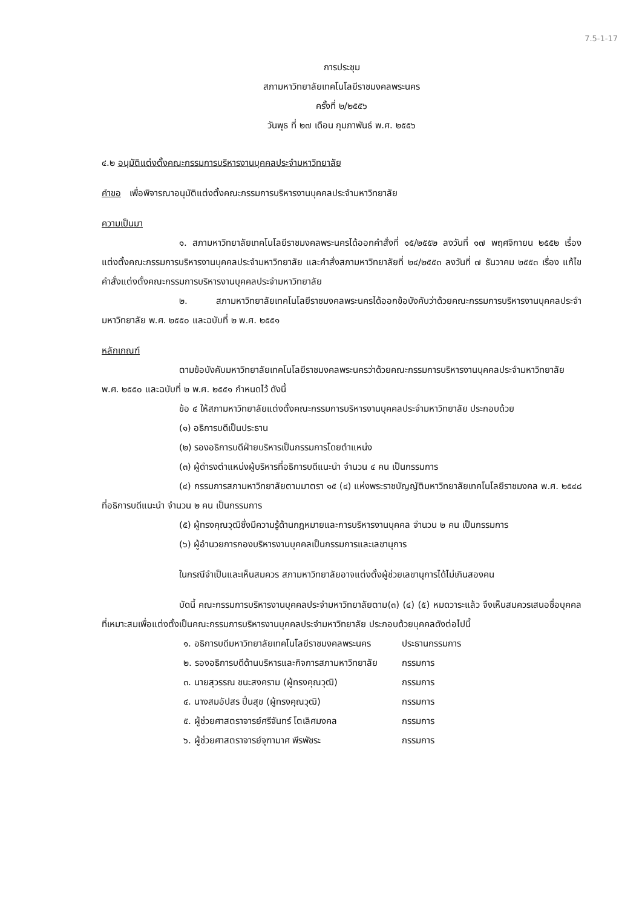7.5-1-17
การประชุม
สภามหาวิทยาลัยเทคโนโลยีราชมงคลพระนคร
ครั้งที่ ๒/๒๕๕๖
วันพุธ ที่ ๒๗ เดือน กุมภาพันธ์ พ.ศ. ๒๕๕๖
๔.๒ อนุมัติแต่งตั้งคณะกรรมการบริหารงานบุคคลประจำมหาวิทยาลัย
คำขอ เพื่อพิจารณาอนุมัติแต่งตั้งคณะกรรมการบริหารงานบุคคลประจำมหาวิทยาลัย
ความเป็นมา
๑. สภามหาวิทยาลัยเทคโนโลยีราชมงคลพระนครได้ออกคำสั่งที่ ๑๕/๒๕๕๒ ลงวันที่ ๑๗ พฤศจิกายน ๒๕๕๒ เรื่อง แต่งตั้งคณะกรรมการบริหารงานบุคคลประจำมหาวิทยาลัย และคำสั่งสภามหาวิทยาลัยที่ ๒๔/๒๕๕๓ ลงวันที่ ๗ ธันวาคม ๒๕๕๓ เรื่อง แก้ไขคำสั่งแต่งตั้งคณะกรรมการบริหารงานบุคคลประจำมหาวิทยาลัย
๒. สภามหาวิทยาลัยเทคโนโลยีราชมงคลพระนครได้ออกข้อบังคับว่าด้วยคณะกรรมการบริหารงานบุคคลประจำมหาวิทยาลัย พ.ศ. ๒๕๕๐ และฉบับที่ ๒ พ.ศ. ๒๕๕๑
หลักเกณฑ์
ตามข้อบังคับมหาวิทยาลัยเทคโนโลยีราชมงคลพระนครว่าด้วยคณะกรรมการบริหารงานบุคคลประจำมหาวิทยาลัย พ.ศ. ๒๕๕๐ และฉบับที่ ๒ พ.ศ. ๒๕๕๑ กำหนดไว้ ดังนี้
ข้อ ๔ ให้สภามหาวิทยาลัยแต่งตั้งคณะกรรมการบริหารงานบุคคลประจำมหาวิทยาลัย ประกอบด้วย
(๑) อธิการบดีเป็นประธาน
(๒) รองอธิการบดีฝ่ายบริหารเป็นกรรมการโดยตำแหน่ง
(๓) ผู้ดำรงตำแหน่งผู้บริหารที่อธิการบดีแนะนำ จำนวน ๔ คน เป็นกรรมการ
(๔) กรรมการสภามหาวิทยาลัยตามมาตรา ๑๕ (๔) แห่งพระราชบัญญัติมหาวิทยาลัยเทคโนโลยีราชมงคล พ.ศ. ๒๕๔๘ ที่อธิการบดีแนะนำ จำนวน ๒ คน เป็นกรรมการ
(๕) ผู้ทรงคุณวุฒิซึ่งมีความรู้ด้านกฎหมายและการบริหารงานบุคคล จำนวน ๒ คน เป็นกรรมการ
(๖) ผู้อำนวยการกองบริหารงานบุคคลเป็นกรรมการและเลขานุการ
ในกรณีจำเป็นและเห็นสมควร สภามหาวิทยาลัยอาจแต่งตั้งผู้ช่วยเลขานุการได้ไม่เกินสองคน
บัดนี้ คณะกรรมการบริหารงานบุคคลประจำมหาวิทยาลัยตาม(๓) (๔) (๕) หมดวาระแล้ว จึงเห็นสมควรเสนอชื่อบุคคลที่เหมาะสมเพื่อแต่งตั้งเป็นคณะกรรมการบริหารงานบุคคลประจำมหาวิทยาลัย ประกอบด้วยบุคคลดังต่อไปนี้
| ๑. อธิการบดีมหาวิทยาลัยเทคโนโลยีราชมงคลพระนคร | ประธานกรรมการ |
| ๒. รองอธิการบดีด้านบริหารและกิจการสภามหาวิทยาลัย | กรรมการ |
| ๓. นายสุวรรณ ชนะสงคราม (ผู้ทรงคุณวุฒิ) | กรรมการ |
| ๔. นางสมอัปสร ปิ่นสุข (ผู้ทรงคุณวุฒิ) | กรรมการ |
| ๕. ผู้ช่วยศาสตราจารย์ศรีจันทร์ โตเลิศมงคล | กรรมการ |
| ๖. ผู้ช่วยศาสตราจารย์จุฑามาศ พีรพัชระ | กรรมการ |